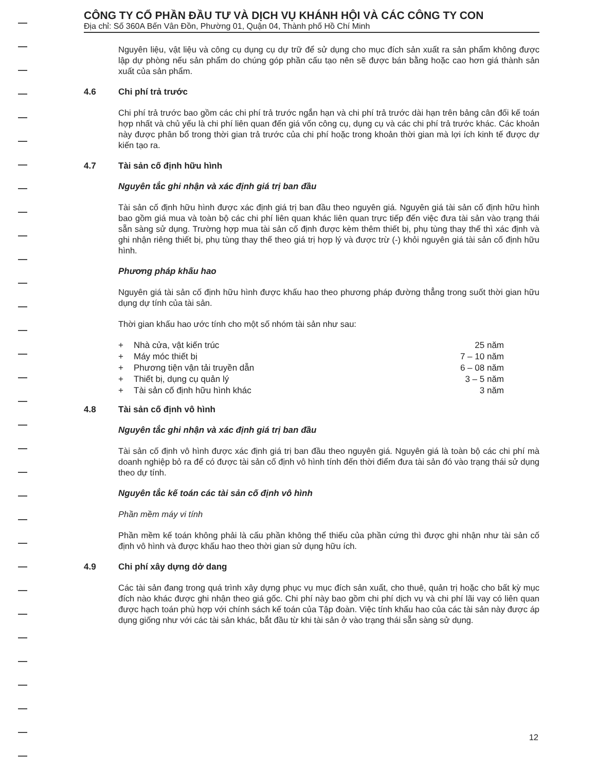CÔNG TY CỔ PHẦN ĐẦU TƯ VÀ DỊCH VỤ KHÁNH HỘI VÀ CÁC CÔNG TY CON
Địa chỉ: Số 360A Bến Vân Đồn, Phường 01, Quận 04, Thành phố Hồ Chí Minh
Nguyên liệu, vật liệu và công cụ dụng cụ dự trữ để sử dụng cho mục đích sản xuất ra sản phẩm không được lập dự phòng nếu sản phẩm do chúng góp phần cấu tạo nên sẽ được bán bằng hoặc cao hơn giá thành sản xuất của sản phẩm.
4.6 Chi phí trả trước
Chi phí trả trước bao gồm các chi phí trả trước ngắn hạn và chi phí trả trước dài hạn trên bảng cân đối kế toán hợp nhất và chủ yếu là chi phí liên quan đến giá vốn công cụ, dụng cụ và các chi phí trả trước khác. Các khoản này được phân bổ trong thời gian trả trước của chi phí hoặc trong khoản thời gian mà lợi ích kinh tế được dự kiến tạo ra.
4.7 Tài sản cố định hữu hình
Nguyên tắc ghi nhận và xác định giá trị ban đầu
Tài sản cố định hữu hình được xác định giá trị ban đầu theo nguyên giá. Nguyên giá tài sản cố định hữu hình bao gồm giá mua và toàn bộ các chi phí liên quan khác liên quan trực tiếp đến việc đưa tài sản vào trạng thái sẵn sàng sử dụng. Trường hợp mua tài sản cố định được kèm thêm thiết bị, phụ tùng thay thế thì xác định và ghi nhận riêng thiết bị, phụ tùng thay thế theo giá trị hợp lý và được trừ (-) khỏi nguyên giá tài sản cố định hữu hình.
Phương pháp khấu hao
Nguyên giá tài sản cố định hữu hình được khấu hao theo phương pháp đường thẳng trong suốt thời gian hữu dụng dự tính của tài sản.
Thời gian khấu hao ước tính cho một số nhóm tài sản như sau:
| + | Nhà cửa, vật kiến trúc | 25 năm |
| + | Máy móc thiết bị | 7 – 10 năm |
| + | Phương tiện vận tải truyền dẫn | 6 – 08 năm |
| + | Thiết bị, dụng cụ quản lý | 3 – 5 năm |
| + | Tài sản cố định hữu hình khác | 3 năm |
4.8 Tài sản cố định vô hình
Nguyên tắc ghi nhận và xác định giá trị ban đầu
Tài sản cố định vô hình được xác định giá trị ban đầu theo nguyên giá. Nguyên giá là toàn bộ các chi phí mà doanh nghiệp bỏ ra để có được tài sản cố định vô hình tính đến thời điểm đưa tài sản đó vào trạng thái sử dụng theo dự tính.
Nguyên tắc kế toán các tài sản cố định vô hình
Phần mềm máy vi tính
Phần mềm kế toán không phải là cấu phần không thể thiếu của phần cứng thì được ghi nhận như tài sản cố định vô hình và được khấu hao theo thời gian sử dụng hữu ích.
4.9 Chi phí xây dựng dở dang
Các tài sản đang trong quá trình xây dựng phục vụ mục đích sản xuất, cho thuê, quản trị hoặc cho bất kỳ mục đích nào khác được ghi nhận theo giá gốc. Chi phí này bao gồm chi phí dịch vụ và chi phí lãi vay có liên quan được hạch toán phù hợp với chính sách kế toán của Tập đoàn. Việc tính khấu hao của các tài sản này được áp dụng giống như với các tài sản khác, bắt đầu từ khi tài sản ở vào trạng thái sẵn sàng sử dụng.
12